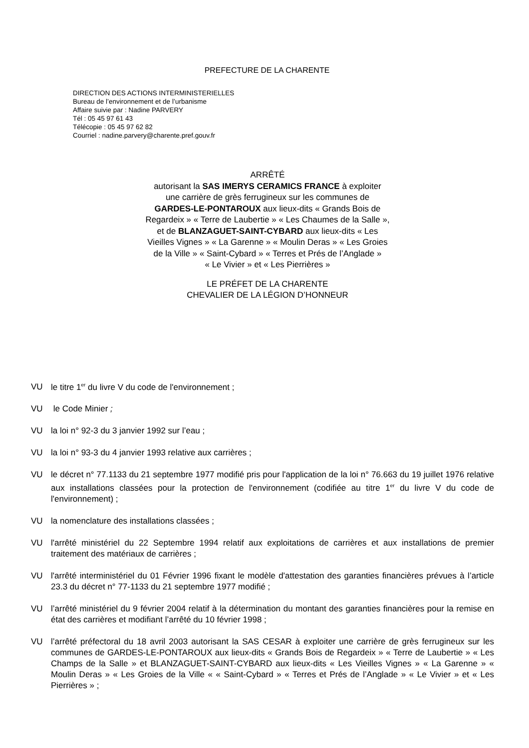PREFECTURE DE LA CHARENTE
DIRECTION DES ACTIONS INTERMINISTERIELLES
Bureau de l’environnement et de l’urbanisme
Affaire suivie par : Nadine PARVERY
Tél : 05 45 97 61 43
Télécopie : 05 45 97 62 82
Courriel : nadine.parvery@charente.pref.gouv.fr
ARRÊTÉ
autorisant la SAS IMERYS CERAMICS FRANCE à exploiter
une carrière de grès ferrugineux sur les communes de
GARDES-LE-PONTAROUX aux lieux-dits « Grands Bois de
Regardeix » « Terre de Laubertie » « Les Chaumes de la Salle »,
et de BLANZAGUET-SAINT-CYBARD aux lieux-dits « Les
Vieilles Vignes » « La Garenne » « Moulin Deras » « Les Groies
de la Ville » « Saint-Cybard » « Terres et Prés de l’Anglade »
« Le Vivier » et « Les Pierrières »
LE PRÉFET DE LA CHARENTE
CHEVALIER DE LA LÉGION D’HONNEUR
VU le titre 1<sup>er</sup> du livre V du code de l'environnement ;
VU le Code Minier ;
VU la loi n° 92-3 du 3 janvier 1992 sur l’eau ;
VU la loi n° 93-3 du 4 janvier 1993 relative aux carrières ;
VU le décret n° 77.1133 du 21 septembre 1977 modifié pris pour l'application de la loi n° 76.663 du 19 juillet 1976 relative aux installations classées pour la protection de l'environnement (codifiée au titre 1<sup>er</sup> du livre V du code de l'environnement) ;
VU la nomenclature des installations classées ;
VU l'arrêté ministériel du 22 Septembre 1994 relatif aux exploitations de carrières et aux installations de premier traitement des matériaux de carrières ;
VU l'arrêté interministériel du 01 Février 1996 fixant le modèle d'attestation des garanties financières prévues à l’article 23.3 du décret n° 77-1133 du 21 septembre 1977 modifié ;
VU l’arrêté ministériel du 9 février 2004 relatif à la détermination du montant des garanties financières pour la remise en état des carrières et modifiant l’arrêté du 10 février 1998 ;
VU l’arrêté préfectoral du 18 avril 2003 autorisant la SAS CESAR à exploiter une carrière de grès ferrugineux sur les communes de GARDES-LE-PONTAROUX aux lieux-dits « Grands Bois de Regardeix » « Terre de Laubertie » « Les Champs de la Salle » et BLANZAGUET-SAINT-CYBARD aux lieux-dits « Les Vieilles Vignes » « La Garenne » « Moulin Deras » « Les Groies de la Ville « « Saint-Cybard » « Terres et Prés de l’Anglade » « Le Vivier » et « Les Pierrières » ;